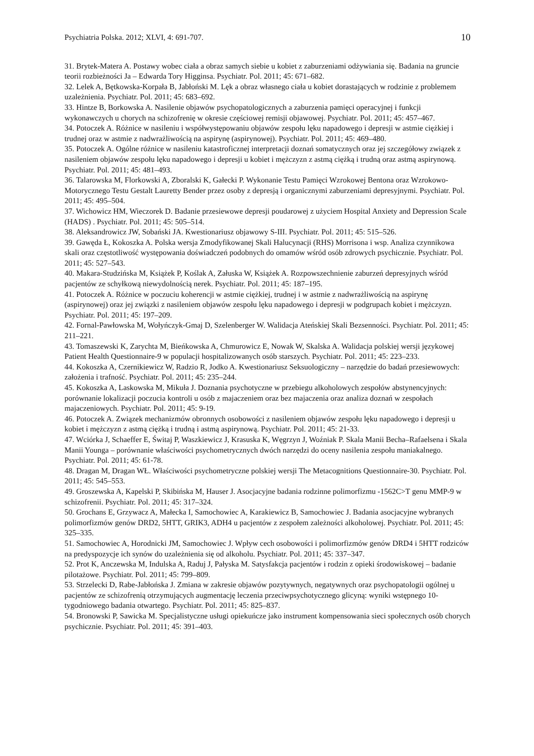Psychiatria Polska. 2012; XLVI, 4: 691-707. 10
31. Brytek-Matera A. Postawy wobec ciała a obraz samych siebie u kobiet z zaburzeniami odżywiania się. Badania na gruncie teorii rozbieżności Ja – Edwarda Tory Higginsa. Psychiatr. Pol. 2011; 45: 671–682.
32. Lelek A, Bętkowska-Korpała B, Jabłoński M. Lęk a obraz własnego ciała u kobiet dorastających w rodzinie z problemem uzależnienia. Psychiatr. Pol. 2011; 45: 683–692.
33. Hintze B, Borkowska A. Nasilenie objawów psychopatologicznych a zaburzenia pamięci operacyjnej i funkcji wykonawczych u chorych na schizofrenię w okresie częściowej remisji objawowej. Psychiatr. Pol. 2011; 45: 457–467.
34. Potoczek A. Różnice w nasileniu i współwystępowaniu objawów zespołu lęku napadowego i depresji w astmie ciężkiej i trudnej oraz w astmie z nadwrażliwością na aspirynę (aspirynowej). Psychiatr. Pol. 2011; 45: 469–480.
35. Potoczek A. Ogólne różnice w nasileniu katastroficznej interpretacji doznań somatycznych oraz jej szczegółowy związek z nasileniem objawów zespołu lęku napadowego i depresji u kobiet i mężczyzn z astmą ciężką i trudną oraz astmą aspirynową. Psychiatr. Pol. 2011; 45: 481–493.
36. Talarowska M, Florkowski A, Zboralski K, Gałecki P. Wykonanie Testu Pamięci Wzrokowej Bentona oraz Wzrokowo-Motorycznego Testu Gestalt Lauretty Bender przez osoby z depresją i organicznymi zaburzeniami depresyjnymi. Psychiatr. Pol. 2011; 45: 495–504.
37. Wichowicz HM, Wieczorek D. Badanie przesiewowe depresji poudarowej z użyciem Hospital Anxiety and Depression Scale (HADS) . Psychiatr. Pol. 2011; 45: 505–514.
38. Aleksandrowicz JW, Sobański JA. Kwestionariusz objawowy S-III. Psychiatr. Pol. 2011; 45: 515–526.
39. Gawęda Ł, Kokoszka A. Polska wersja Zmodyfikowanej Skali Halucynacji (RHS) Morrisona i wsp. Analiza czynnikowa skali oraz częstotliwość występowania doświadczeń podobnych do omamów wśród osób zdrowych psychicznie. Psychiatr. Pol. 2011; 45: 527–543.
40. Makara-Studzińska M, Książek P, Koślak A, Załuska W, Książek A. Rozpowszechnienie zaburzeń depresyjnych wśród pacjentów ze schyłkową niewydolnością nerek. Psychiatr. Pol. 2011; 45: 187–195.
41. Potoczek A. Różnice w poczuciu koherencji w astmie ciężkiej, trudnej i w astmie z nadwrażliwością na aspirynę (aspirynowej) oraz jej związki z nasileniem objawów zespołu lęku napadowego i depresji w podgrupach kobiet i mężczyzn. Psychiatr. Pol. 2011; 45: 197–209.
42. Fornal-Pawłowska M, Wołyńczyk-Gmaj D, Szelenberger W. Walidacja Ateńskiej Skali Bezsenności. Psychiatr. Pol. 2011; 45: 211–221.
43. Tomaszewski K, Zarychta M, Bieńkowska A, Chmurowicz E, Nowak W, Skalska A. Walidacja polskiej wersji językowej Patient Health Questionnaire-9 w populacji hospitalizowanych osób starszych. Psychiatr. Pol. 2011; 45: 223–233.
44. Kokoszka A, Czernikiewicz W, Radzio R, Jodko A. Kwestionariusz Seksuologiczny – narzędzie do badań przesiewowych: założenia i trafność. Psychiatr. Pol. 2011; 45: 235–244.
45. Kokoszka A, Laskowska M, Mikuła J. Doznania psychotyczne w przebiegu alkoholowych zespołów abstynencyjnych: porównanie lokalizacji poczucia kontroli u osób z majaczeniem oraz bez majaczenia oraz analiza doznań w zespołach majaczeniowych. Psychiatr. Pol. 2011; 45: 9-19.
46. Potoczek A. Związek mechanizmów obronnych osobowości z nasileniem objawów zespołu lęku napadowego i depresji u kobiet i mężczyzn z astmą ciężką i trudną i astmą aspirynową. Psychiatr. Pol. 2011; 45: 21-33.
47. Wciórka J, Schaeffer E, Świtaj P, Waszkiewicz J, Krasuska K, Węgrzyn J, Woźniak P. Skala Manii Becha–Rafaelsena i Skala Manii Younga – porównanie właściwości psychometrycznych dwóch narzędzi do oceny nasilenia zespołu maniakalnego. Psychiatr. Pol. 2011; 45: 61-78.
48. Dragan M, Dragan WŁ. Właściwości psychometryczne polskiej wersji The Metacognitions Questionnaire-30. Psychiatr. Pol. 2011; 45: 545–553.
49. Groszewska A, Kapelski P, Skibińska M, Hauser J. Asocjacyjne badania rodzinne polimorfizmu -1562C>T genu MMP-9 w schizofrenii. Psychiatr. Pol. 2011; 45: 317–324.
50. Grochans E, Grzywacz A, Małecka I, Samochowiec A, Karakiewicz B, Samochowiec J. Badania asocjacyjne wybranych polimorfizmów genów DRD2, 5HTT, GRIK3, ADH4 u pacjentów z zespołem zależności alkoholowej. Psychiatr. Pol. 2011; 45: 325–335.
51. Samochowiec A, Horodnicki JM, Samochowiec J. Wpływ cech osobowości i polimorfizmów genów DRD4 i 5HTT rodziców na predyspozycje ich synów do uzależnienia się od alkoholu. Psychiatr. Pol. 2011; 45: 337–347.
52. Prot K, Anczewska M, Indulska A, Raduj J, Pałyska M. Satysfakcja pacjentów i rodzin z opieki środowiskowej – badanie pilotażowe. Psychiatr. Pol. 2011; 45: 799–809.
53. Strzelecki D, Rabe-Jabłońska J. Zmiana w zakresie objawów pozytywnych, negatywnych oraz psychopatologii ogólnej u pacjentów ze schizofrenią otrzymujących augmentację leczenia przeciwpsychotycznego glicyną: wyniki wstępnego 10-tygodniowego badania otwartego. Psychiatr. Pol. 2011; 45: 825–837.
54. Bronowski P, Sawicka M. Specjalistyczne usługi opiekuńcze jako instrument kompensowania sieci społecznych osób chorych psychicznie. Psychiatr. Pol. 2011; 45: 391–403.